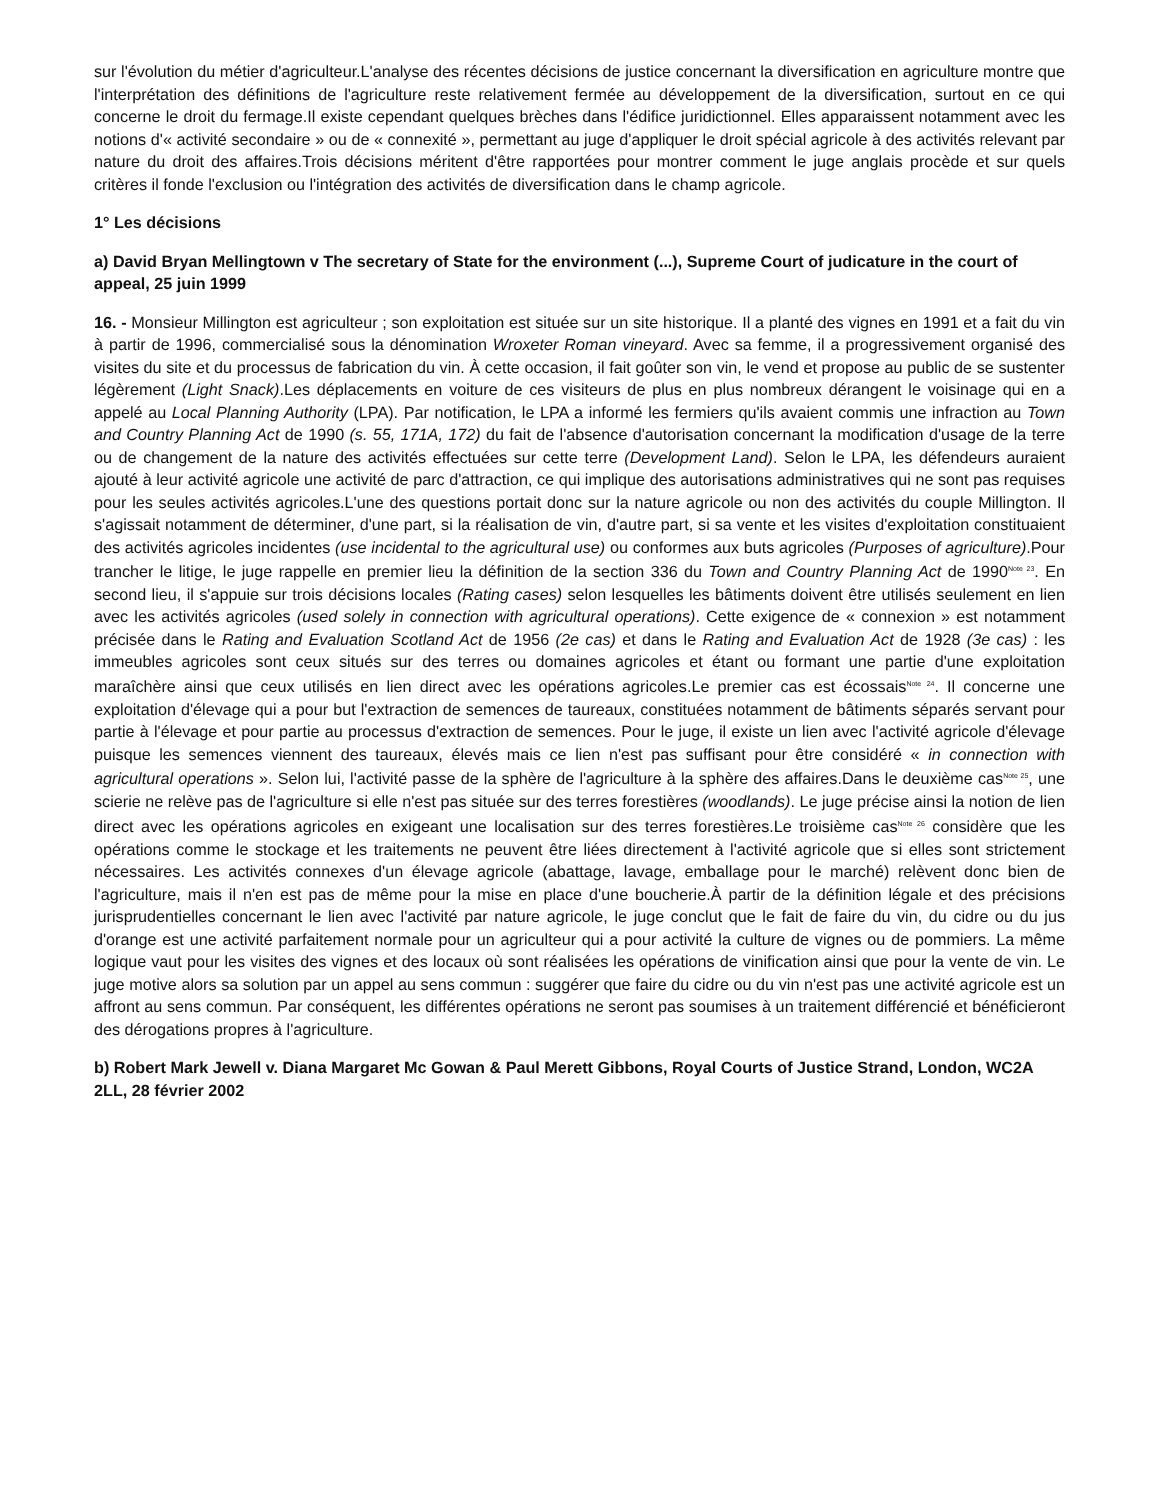sur l'évolution du métier d'agriculteur.L'analyse des récentes décisions de justice concernant la diversification en agriculture montre que l'interprétation des définitions de l'agriculture reste relativement fermée au développement de la diversification, surtout en ce qui concerne le droit du fermage.Il existe cependant quelques brèches dans l'édifice juridictionnel. Elles apparaissent notamment avec les notions d'« activité secondaire » ou de « connexité », permettant au juge d'appliquer le droit spécial agricole à des activités relevant par nature du droit des affaires.Trois décisions méritent d'être rapportées pour montrer comment le juge anglais procède et sur quels critères il fonde l'exclusion ou l'intégration des activités de diversification dans le champ agricole.
1° Les décisions
a) David Bryan Mellingtown v The secretary of State for the environment (...), Supreme Court of judicature in the court of appeal, 25 juin 1999
16. - Monsieur Millington est agriculteur ; son exploitation est située sur un site historique. Il a planté des vignes en 1991 et a fait du vin à partir de 1996, commercialisé sous la dénomination Wroxeter Roman vineyard. Avec sa femme, il a progressivement organisé des visites du site et du processus de fabrication du vin. À cette occasion, il fait goûter son vin, le vend et propose au public de se sustenter légèrement (Light Snack).Les déplacements en voiture de ces visiteurs de plus en plus nombreux dérangent le voisinage qui en a appelé au Local Planning Authority (LPA). Par notification, le LPA a informé les fermiers qu'ils avaient commis une infraction au Town and Country Planning Act de 1990 (s. 55, 171A, 172) du fait de l'absence d'autorisation concernant la modification d'usage de la terre ou de changement de la nature des activités effectuées sur cette terre (Development Land). Selon le LPA, les défendeurs auraient ajouté à leur activité agricole une activité de parc d'attraction, ce qui implique des autorisations administratives qui ne sont pas requises pour les seules activités agricoles.L'une des questions portait donc sur la nature agricole ou non des activités du couple Millington. Il s'agissait notamment de déterminer, d'une part, si la réalisation de vin, d'autre part, si sa vente et les visites d'exploitation constituaient des activités agricoles incidentes (use incidental to the agricultural use) ou conformes aux buts agricoles (Purposes of agriculture).Pour trancher le litige, le juge rappelle en premier lieu la définition de la section 336 du Town and Country Planning Act de 1990<sup>Note 23</sup>. En second lieu, il s'appuie sur trois décisions locales (Rating cases) selon lesquelles les bâtiments doivent être utilisés seulement en lien avec les activités agricoles (used solely in connection with agricultural operations). Cette exigence de « connexion » est notamment précisée dans le Rating and Evaluation Scotland Act de 1956 (2e cas) et dans le Rating and Evaluation Act de 1928 (3e cas) : les immeubles agricoles sont ceux situés sur des terres ou domaines agricoles et étant ou formant une partie d'une exploitation maraîchère ainsi que ceux utilisés en lien direct avec les opérations agricoles.Le premier cas est écossais<sup>Note 24</sup>. Il concerne une exploitation d'élevage qui a pour but l'extraction de semences de taureaux, constituées notamment de bâtiments séparés servant pour partie à l'élevage et pour partie au processus d'extraction de semences. Pour le juge, il existe un lien avec l'activité agricole d'élevage puisque les semences viennent des taureaux, élevés mais ce lien n'est pas suffisant pour être considéré « in connection with agricultural operations ». Selon lui, l'activité passe de la sphère de l'agriculture à la sphère des affaires.Dans le deuxième cas<sup>Note 25</sup>, une scierie ne relève pas de l'agriculture si elle n'est pas située sur des terres forestières (woodlands). Le juge précise ainsi la notion de lien direct avec les opérations agricoles en exigeant une localisation sur des terres forestières.Le troisième cas<sup>Note 26</sup> considère que les opérations comme le stockage et les traitements ne peuvent être liées directement à l'activité agricole que si elles sont strictement nécessaires. Les activités connexes d'un élevage agricole (abattage, lavage, emballage pour le marché) relèvent donc bien de l'agriculture, mais il n'en est pas de même pour la mise en place d'une boucherie.À partir de la définition légale et des précisions jurisprudentielles concernant le lien avec l'activité par nature agricole, le juge conclut que le fait de faire du vin, du cidre ou du jus d'orange est une activité parfaitement normale pour un agriculteur qui a pour activité la culture de vignes ou de pommiers. La même logique vaut pour les visites des vignes et des locaux où sont réalisées les opérations de vinification ainsi que pour la vente de vin. Le juge motive alors sa solution par un appel au sens commun : suggérer que faire du cidre ou du vin n'est pas une activité agricole est un affront au sens commun. Par conséquent, les différentes opérations ne seront pas soumises à un traitement différencié et bénéficieront des dérogations propres à l'agriculture.
b) Robert Mark Jewell v. Diana Margaret Mc Gowan & Paul Merett Gibbons, Royal Courts of Justice Strand, London, WC2A 2LL, 28 février 2002